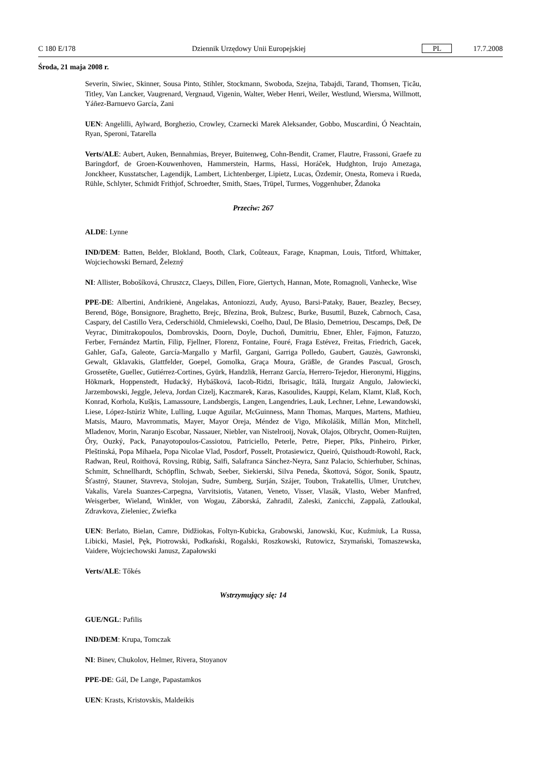C 180 E/178 Dziennik Urzędowy Unii Europejskiej PL 17.7.2008
Środa, 21 maja 2008 r.
Severin, Siwiec, Skinner, Sousa Pinto, Stihler, Stockmann, Swoboda, Szejna, Tabajdi, Tarand, Thomsen, Țicău, Titley, Van Lancker, Vaugrenard, Vergnaud, Vigenin, Walter, Weber Henri, Weiler, Westlund, Wiersma, Willmott, Yáñez-Barnuevo García, Zani
UEN: Angelilli, Aylward, Borghezio, Crowley, Czarnecki Marek Aleksander, Gobbo, Muscardini, Ó Neachtain, Ryan, Speroni, Tatarella
Verts/ALE: Aubert, Auken, Bennahmias, Breyer, Buitenweg, Cohn-Bendit, Cramer, Flautre, Frassoni, Graefe zu Baringdorf, de Groen-Kouwenhoven, Hammerstein, Harms, Hassi, Horáček, Hudghton, Irujo Amezaga, Jonckheer, Kusstatscher, Lagendijk, Lambert, Lichtenberger, Lipietz, Lucas, Özdemir, Onesta, Romeva i Rueda, Rühle, Schlyter, Schmidt Frithjof, Schroedter, Smith, Staes, Trüpel, Turmes, Voggenhuber, Ždanoka
Przeciw: 267
ALDE: Lynne
IND/DEM: Batten, Belder, Blokland, Booth, Clark, Coûteaux, Farage, Knapman, Louis, Titford, Whittaker, Wojciechowski Bernard, Železný
NI: Allister, Bobošíková, Chruszcz, Claeys, Dillen, Fiore, Giertych, Hannan, Mote, Romagnoli, Vanhecke, Wise
PPE-DE: Albertini, Andrikienė, Angelakas, Antoniozzi, Audy, Ayuso, Barsi-Pataky, Bauer, Beazley, Becsey, Berend, Böge, Bonsignore, Braghetto, Brejc, Březina, Brok, Bulzesc, Burke, Busuttil, Buzek, Cabrnoch, Casa, Caspary, del Castillo Vera, Cederschiöld, Chmielewski, Coelho, Daul, De Blasio, Demetriou, Descamps, Deß, De Veyrac, Dimitrakopoulos, Dombrovskis, Doorn, Doyle, Duchoň, Dumitriu, Ebner, Ehler, Fajmon, Fatuzzo, Ferber, Fernández Martín, Filip, Fjellner, Florenz, Fontaine, Fouré, Fraga Estévez, Freitas, Friedrich, Gacek, Gahler, Gaľa, Galeote, García-Margallo y Marfil, Gargani, Garriga Polledo, Gaubert, Gauzès, Gawronski, Gewalt, Gklavakis, Glattfelder, Goepel, Gomolka, Graça Moura, Gräßle, de Grandes Pascual, Grosch, Grossetête, Guellec, Gutiérrez-Cortines, Gyürk, Handzlik, Herranz García, Herrero-Tejedor, Hieronymi, Higgins, Hökmark, Hoppenstedt, Hudacký, Hybášková, Iacob-Ridzi, Ibrisagic, Itälä, Iturgaiz Angulo, Jałowiecki, Jarzembowski, Jeggle, Jeleva, Jordan Cizelj, Kaczmarek, Karas, Kasoulides, Kauppi, Kelam, Klamt, Klaß, Koch, Konrad, Korhola, Kušķis, Lamassoure, Landsbergis, Langen, Langendries, Lauk, Lechner, Lehne, Lewandowski, Liese, López-Istúriz White, Lulling, Luque Aguilar, McGuinness, Mann Thomas, Marques, Martens, Mathieu, Matsis, Mauro, Mavrommatis, Mayer, Mayor Oreja, Méndez de Vigo, Mikolášik, Millán Mon, Mitchell, Mladenov, Morin, Naranjo Escobar, Nassauer, Niebler, van Nistelrooij, Novak, Olajos, Olbrycht, Oomen-Ruijten, Őry, Ouzký, Pack, Panayotopoulos-Cassiotou, Patriciello, Peterle, Petre, Pieper, Pīks, Pinheiro, Pirker, Pleštinská, Popa Mihaela, Popa Nicolae Vlad, Posdorf, Posselt, Protasiewicz, Queiró, Quisthoudt-Rowohl, Rack, Radwan, Reul, Roithová, Rovsing, Rübig, Saïfi, Salafranca Sánchez-Neyra, Sanz Palacio, Schierhuber, Schinas, Schmitt, Schnellhardt, Schöpflin, Schwab, Seeber, Siekierski, Silva Peneda, Škottová, Sógor, Sonik, Spautz, Šťastný, Stauner, Stavreva, Stolojan, Sudre, Sumberg, Surján, Szájer, Toubon, Trakatellis, Ulmer, Urutchev, Vakalis, Varela Suanzes-Carpegna, Varvitsiotis, Vatanen, Veneto, Visser, Vlasák, Vlasto, Weber Manfred, Weisgerber, Wieland, Winkler, von Wogau, Záborská, Zahradil, Zaleski, Zanicchi, Zappalà, Zatloukal, Zdravkova, Zieleniec, Zwiefka
UEN: Berlato, Bielan, Camre, Didžiokas, Foltyn-Kubicka, Grabowski, Janowski, Kuc, Kuźmiuk, La Russa, Libicki, Masiel, Pęk, Piotrowski, Podkański, Rogalski, Roszkowski, Rutowicz, Szymański, Tomaszewska, Vaidere, Wojciechowski Janusz, Zapałowski
Verts/ALE: Tőkés
Wstrzymujący się: 14
GUE/NGL: Pafilis
IND/DEM: Krupa, Tomczak
NI: Binev, Chukolov, Helmer, Rivera, Stoyanov
PPE-DE: Gál, De Lange, Papastamkos
UEN: Krasts, Kristovskis, Maldeikis